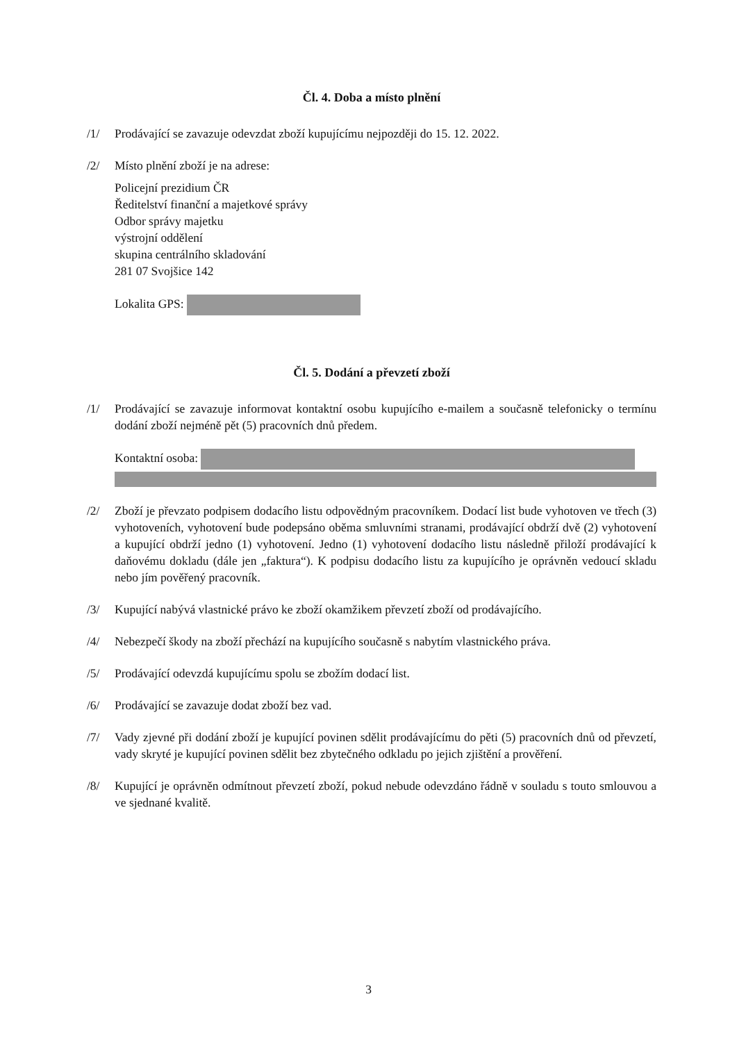Čl. 4. Doba a místo plnění
/1/ Prodávající se zavazuje odevzdat zboží kupujícímu nejpozději do 15. 12. 2022.
/2/ Místo plnění zboží je na adrese:
Policejní prezidium ČR
Ředitelství finanční a majetkové správy
Odbor správy majetku
výstrojní oddělení
skupina centrálního skladování
281 07 Svojšice 142
Lokalita GPS:
Čl. 5. Dodání a převzetí zboží
/1/ Prodávající se zavazuje informovat kontaktní osobu kupujícího e-mailem a současně telefonicky o termínu dodání zboží nejméně pět (5) pracovních dnů předem.
Kontaktní osoba:
/2/ Zboží je převzato podpisem dodacího listu odpovědným pracovníkem. Dodací list bude vyhotoven ve třech (3) vyhotoveních, vyhotovení bude podepsáno oběma smluvními stranami, prodávající obdrží dvě (2) vyhotovení a kupující obdrží jedno (1) vyhotovení. Jedno (1) vyhotovení dodacího listu následně přiloží prodávající k daňovému dokladu (dále jen „faktura“). K podpisu dodacího listu za kupujícího je oprávněn vedoucí skladu nebo jím pověřený pracovník.
/3/ Kupující nabývá vlastnické právo ke zboží okamžikem převzetí zboží od prodávajícího.
/4/ Nebezpečí škody na zboží přechází na kupujícího současně s nabytím vlastnického práva.
/5/ Prodávající odevzdá kupujícímu spolu se zbožím dodací list.
/6/ Prodávající se zavazuje dodat zboží bez vad.
/7/ Vady zjevné při dodání zboží je kupující povinen sdělit prodávajícímu do pěti (5) pracovních dnů od převzetí, vady skryté je kupující povinen sdělit bez zbytečného odkladu po jejich zjištění a prověření.
/8/ Kupující je oprávněn odmítnout převzetí zboží, pokud nebude odevzdáno řádně v souladu s touto smlouvou a ve sjednané kvalitě.
3